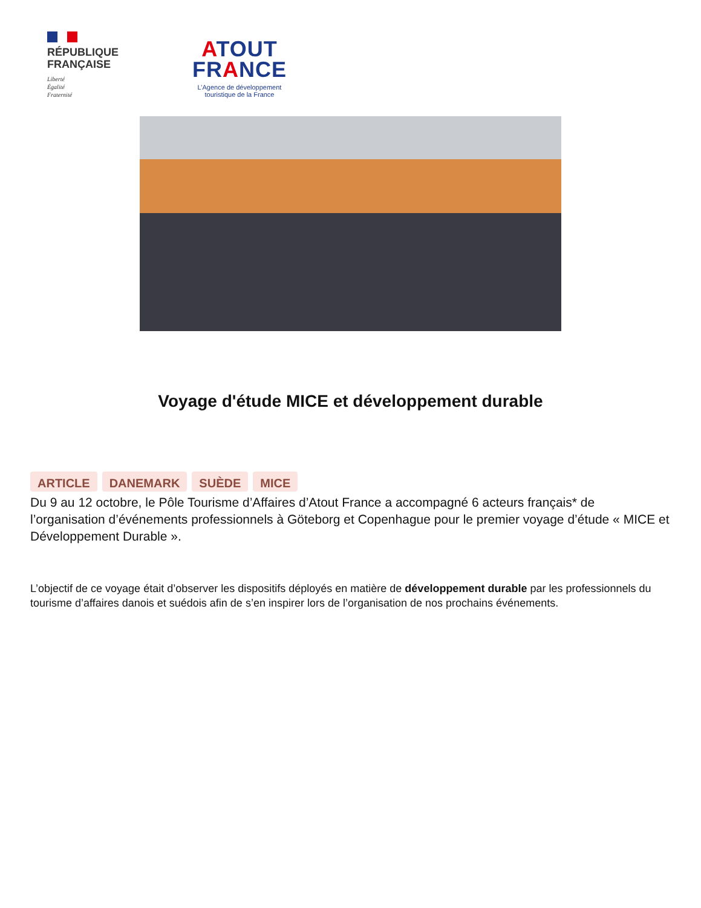RÉPUBLIQUE
FRANÇAISE
Liberté
Égalité
Fraternité
ATOUT
FRANCE
L’Agence de développement
touristique de la France
Voyage d'étude MICE et développement durable
ARTICLE DANEMARK SUÈDE MICE
Du 9 au 12 octobre, le Pôle Tourisme d’Affaires d’Atout France a accompagné 6 acteurs français* de l’organisation d’événements professionnels à Göteborg et Copenhague pour le premier voyage d’étude « MICE et Développement Durable ».
L’objectif de ce voyage était d’observer les dispositifs déployés en matière de développement durable par les professionnels du tourisme d’affaires danois et suédois afin de s’en inspirer lors de l’organisation de nos prochains événements.